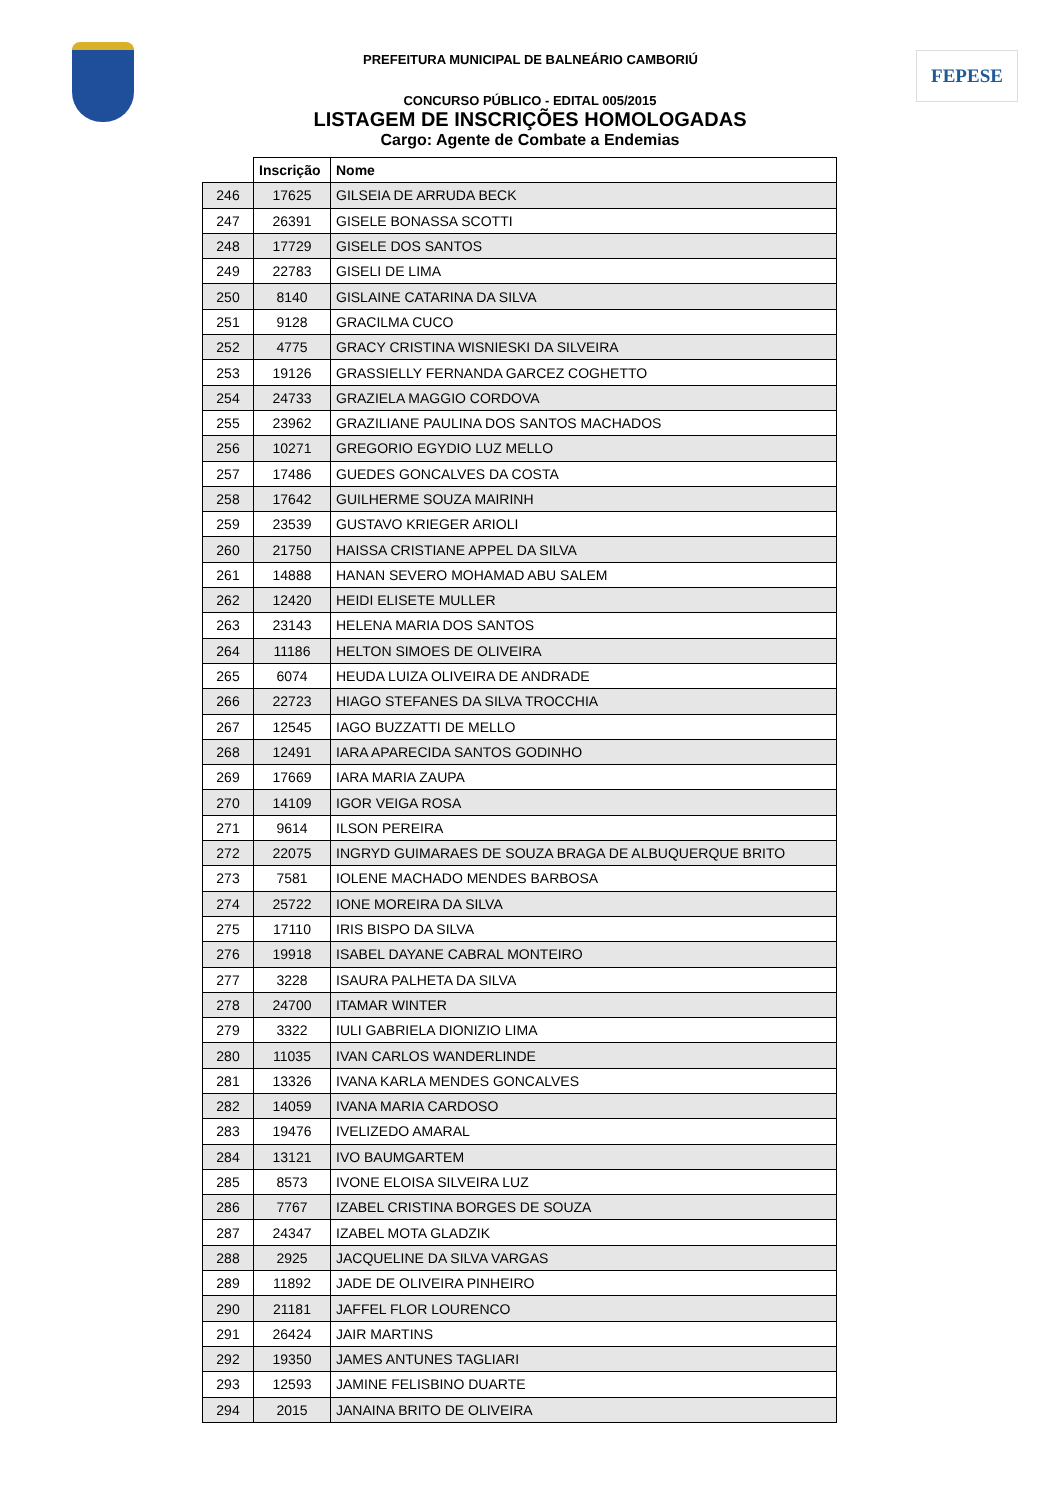FEPESE
PREFEITURA MUNICIPAL DE BALNEÁRIO CAMBORIÚ
CONCURSO PÚBLICO - EDITAL 005/2015
LISTAGEM DE INSCRIÇÕES HOMOLOGADAS
Cargo: Agente de Combate a Endemias
| | Inscrição | Nome |
| --- | --- | --- |
| 246 | 17625 | GILSEIA DE ARRUDA BECK |
| 247 | 26391 | GISELE BONASSA SCOTTI |
| 248 | 17729 | GISELE DOS SANTOS |
| 249 | 22783 | GISELI DE LIMA |
| 250 | 8140 | GISLAINE CATARINA DA SILVA |
| 251 | 9128 | GRACILMA CUCO |
| 252 | 4775 | GRACY CRISTINA WISNIESKI DA SILVEIRA |
| 253 | 19126 | GRASSIELLY FERNANDA GARCEZ COGHETTO |
| 254 | 24733 | GRAZIELA MAGGIO CORDOVA |
| 255 | 23962 | GRAZILIANE PAULINA DOS SANTOS MACHADOS |
| 256 | 10271 | GREGORIO EGYDIO LUZ MELLO |
| 257 | 17486 | GUEDES GONCALVES DA COSTA |
| 258 | 17642 | GUILHERME SOUZA MAIRINH |
| 259 | 23539 | GUSTAVO KRIEGER ARIOLI |
| 260 | 21750 | HAISSA CRISTIANE APPEL DA SILVA |
| 261 | 14888 | HANAN SEVERO MOHAMAD ABU SALEM |
| 262 | 12420 | HEIDI ELISETE MULLER |
| 263 | 23143 | HELENA MARIA DOS SANTOS |
| 264 | 11186 | HELTON SIMOES DE OLIVEIRA |
| 265 | 6074 | HEUDA LUIZA OLIVEIRA DE ANDRADE |
| 266 | 22723 | HIAGO STEFANES DA SILVA TROCCHIA |
| 267 | 12545 | IAGO BUZZATTI DE MELLO |
| 268 | 12491 | IARA APARECIDA SANTOS GODINHO |
| 269 | 17669 | IARA MARIA ZAUPA |
| 270 | 14109 | IGOR VEIGA ROSA |
| 271 | 9614 | ILSON PEREIRA |
| 272 | 22075 | INGRYD GUIMARAES DE SOUZA BRAGA DE ALBUQUERQUE BRITO |
| 273 | 7581 | IOLENE MACHADO MENDES BARBOSA |
| 274 | 25722 | IONE MOREIRA DA SILVA |
| 275 | 17110 | IRIS BISPO DA SILVA |
| 276 | 19918 | ISABEL DAYANE CABRAL MONTEIRO |
| 277 | 3228 | ISAURA PALHETA DA SILVA |
| 278 | 24700 | ITAMAR WINTER |
| 279 | 3322 | IULI GABRIELA DIONIZIO LIMA |
| 280 | 11035 | IVAN CARLOS WANDERLINDE |
| 281 | 13326 | IVANA KARLA MENDES GONCALVES |
| 282 | 14059 | IVANA MARIA CARDOSO |
| 283 | 19476 | IVELIZEDO AMARAL |
| 284 | 13121 | IVO BAUMGARTEM |
| 285 | 8573 | IVONE ELOISA SILVEIRA LUZ |
| 286 | 7767 | IZABEL CRISTINA BORGES DE SOUZA |
| 287 | 24347 | IZABEL MOTA GLADZIK |
| 288 | 2925 | JACQUELINE DA SILVA VARGAS |
| 289 | 11892 | JADE DE OLIVEIRA PINHEIRO |
| 290 | 21181 | JAFFEL FLOR LOURENCO |
| 291 | 26424 | JAIR MARTINS |
| 292 | 19350 | JAMES ANTUNES TAGLIARI |
| 293 | 12593 | JAMINE FELISBINO DUARTE |
| 294 | 2015 | JANAINA BRITO DE OLIVEIRA |